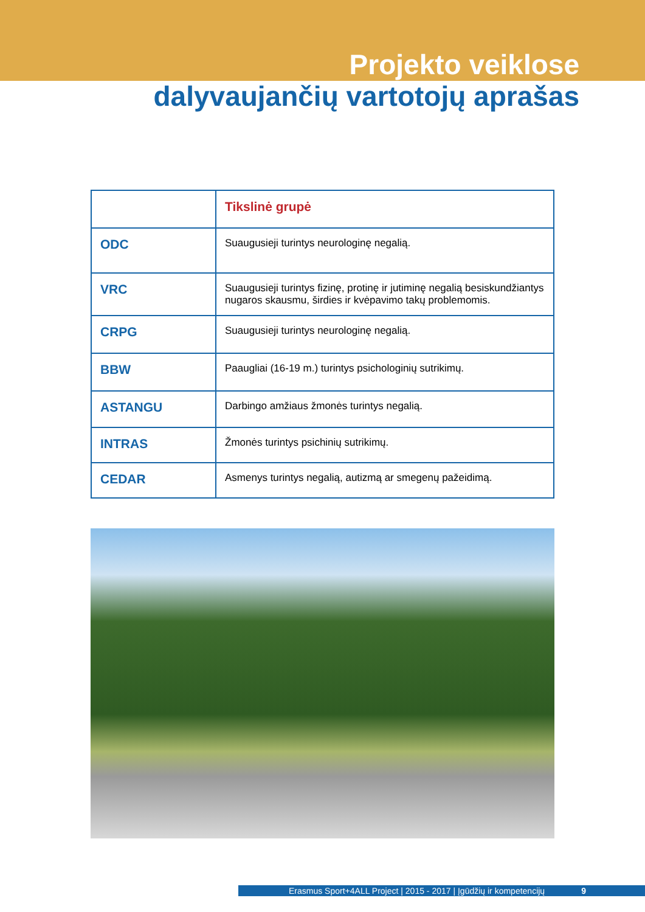Projekto veiklose
dalyvaujančių vartotojų aprašas
| | Tikslinė grupė |
| ODC | Suaugusieji turintys neurologinę negalią. |
| VRC | Suaugusieji turintys fizinę, protinę ir jutiminę negalią besiskundžiantys nugaros skausmu, širdies ir kvėpavimo takų problemomis. |
| CRPG | Suaugusieji turintys neurologinę negalią. |
| BBW | Paaugliai (16-19 m.) turintys psichologinių sutrikimų. |
| ASTANGU | Darbingo amžiaus žmonės turintys negalią. |
| INTRAS | Žmonės turintys psichinių sutrikimų. |
| CEDAR | Asmenys turintys negalią, autizmą ar smegenų pažeidimą. |
Erasmus Sport+4ALL Project | 2015 - 2017 | Įgūdžių ir kompetencijų 9